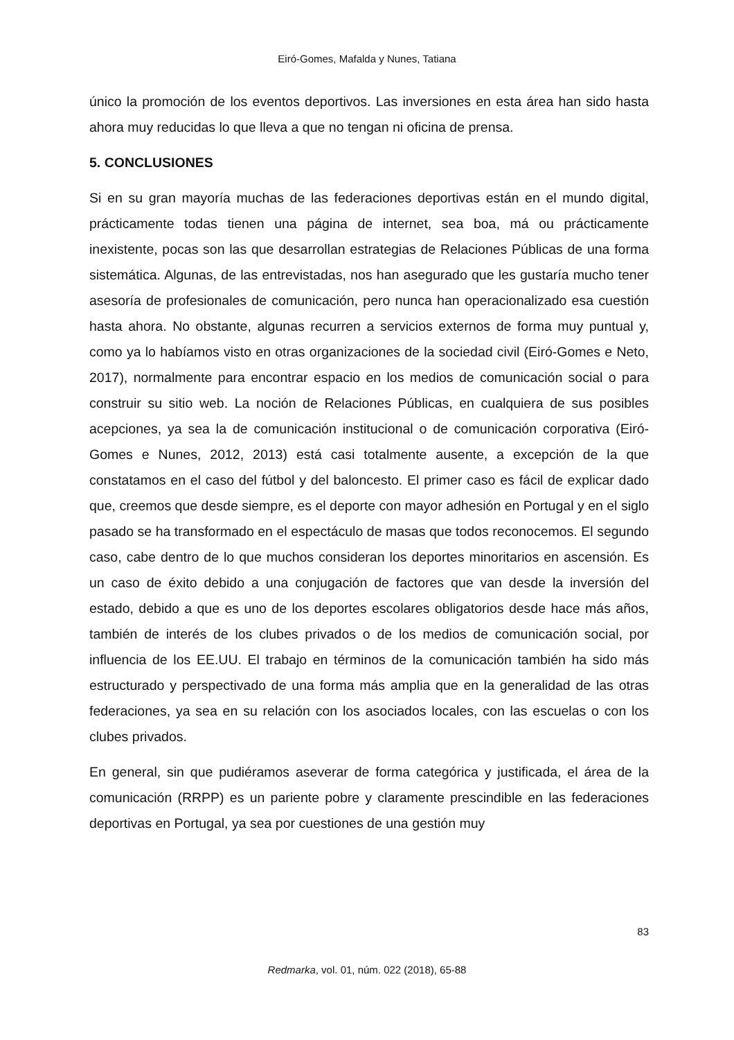Eiró-Gomes, Mafalda y Nunes, Tatiana
único la promoción de los eventos deportivos. Las inversiones en esta área han sido hasta ahora muy reducidas lo que lleva a que no tengan ni oficina de prensa.
5. CONCLUSIONES
Si en su gran mayoría muchas de las federaciones deportivas están en el mundo digital, prácticamente todas tienen una página de internet, sea boa, má ou prácticamente inexistente, pocas son las que desarrollan estrategias de Relaciones Públicas de una forma sistemática. Algunas, de las entrevistadas, nos han asegurado que les gustaría mucho tener asesoría de profesionales de comunicación, pero nunca han operacionalizado esa cuestión hasta ahora. No obstante, algunas recurren a servicios externos de forma muy puntual y, como ya lo habíamos visto en otras organizaciones de la sociedad civil (Eiró-Gomes e Neto, 2017), normalmente para encontrar espacio en los medios de comunicación social o para construir su sitio web. La noción de Relaciones Públicas, en cualquiera de sus posibles acepciones, ya sea la de comunicación institucional o de comunicación corporativa (Eiró-Gomes e Nunes, 2012, 2013) está casi totalmente ausente, a excepción de la que constatamos en el caso del fútbol y del baloncesto. El primer caso es fácil de explicar dado que, creemos que desde siempre, es el deporte con mayor adhesión en Portugal y en el siglo pasado se ha transformado en el espectáculo de masas que todos reconocemos. El segundo caso, cabe dentro de lo que muchos consideran los deportes minoritarios en ascensión. Es un caso de éxito debido a una conjugación de factores que van desde la inversión del estado, debido a que es uno de los deportes escolares obligatorios desde hace más años, también de interés de los clubes privados o de los medios de comunicación social, por influencia de los EE.UU. El trabajo en términos de la comunicación también ha sido más estructurado y perspectivado de una forma más amplia que en la generalidad de las otras federaciones, ya sea en su relación con los asociados locales, con las escuelas o con los clubes privados.
En general, sin que pudiéramos aseverar de forma categórica y justificada, el área de la comunicación (RRPP) es un pariente pobre y claramente prescindible en las federaciones deportivas en Portugal, ya sea por cuestiones de una gestión muy
83
Redmarka, vol. 01, núm. 022 (2018), 65-88